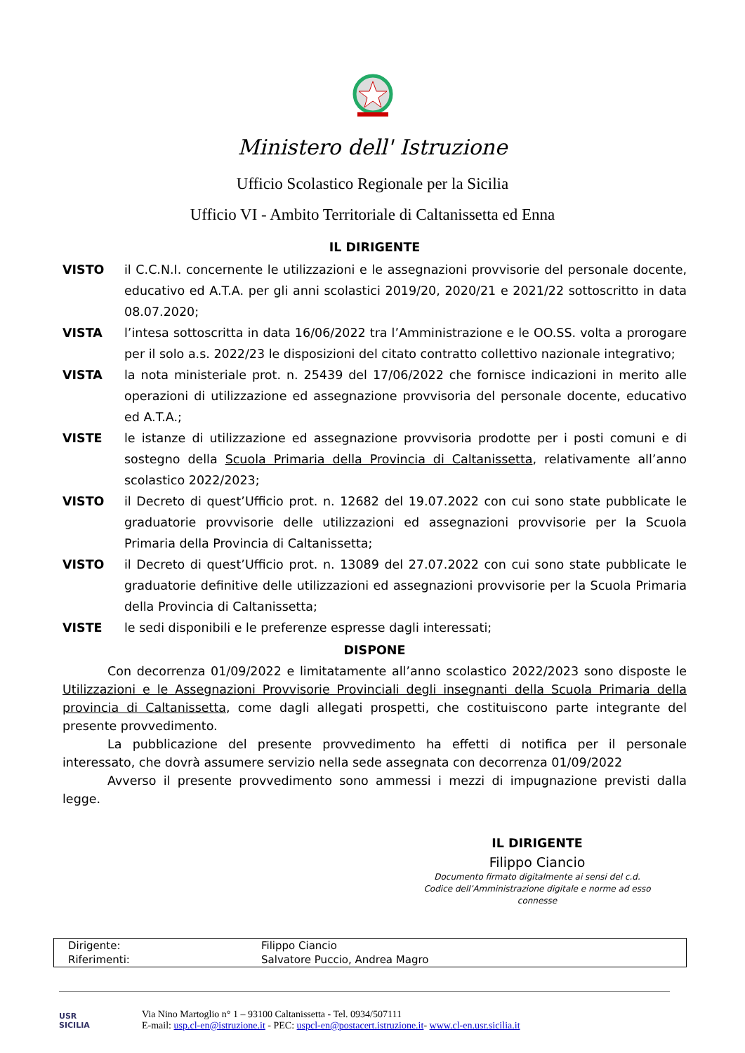Ministero dell' Istruzione
Ufficio Scolastico Regionale per la Sicilia
Ufficio VI - Ambito Territoriale di Caltanissetta ed Enna
IL DIRIGENTE
VISTO il C.C.N.I. concernente le utilizzazioni e le assegnazioni provvisorie del personale docente, educativo ed A.T.A. per gli anni scolastici 2019/20, 2020/21 e 2021/22 sottoscritto in data 08.07.2020;
VISTA l’intesa sottoscritta in data 16/06/2022 tra l’Amministrazione e le OO.SS. volta a prorogare per il solo a.s. 2022/23 le disposizioni del citato contratto collettivo nazionale integrativo;
VISTA la nota ministeriale prot. n. 25439 del 17/06/2022 che fornisce indicazioni in merito alle operazioni di utilizzazione ed assegnazione provvisoria del personale docente, educativo ed A.T.A.;
VISTE le istanze di utilizzazione ed assegnazione provvisoria prodotte per i posti comuni e di sostegno della Scuola Primaria della Provincia di Caltanissetta, relativamente all’anno scolastico 2022/2023;
VISTO il Decreto di quest’Ufficio prot. n. 12682 del 19.07.2022 con cui sono state pubblicate le graduatorie provvisorie delle utilizzazioni ed assegnazioni provvisorie per la Scuola Primaria della Provincia di Caltanissetta;
VISTO il Decreto di quest’Ufficio prot. n. 13089 del 27.07.2022 con cui sono state pubblicate le graduatorie definitive delle utilizzazioni ed assegnazioni provvisorie per la Scuola Primaria della Provincia di Caltanissetta;
VISTE le sedi disponibili e le preferenze espresse dagli interessati;
DISPONE
Con decorrenza 01/09/2022 e limitatamente all’anno scolastico 2022/2023 sono disposte le Utilizzazioni e le Assegnazioni Provvisorie Provinciali degli insegnanti della Scuola Primaria della provincia di Caltanissetta, come dagli allegati prospetti, che costituiscono parte integrante del presente provvedimento.
La pubblicazione del presente provvedimento ha effetti di notifica per il personale interessato, che dovrà assumere servizio nella sede assegnata con decorrenza 01/09/2022
Avverso il presente provvedimento sono ammessi i mezzi di impugnazione previsti dalla legge.
IL DIRIGENTE
Filippo Ciancio
Documento firmato digitalmente ai sensi del c.d. Codice dell’Amministrazione digitale e norme ad esso connesse
| Dirigente: | Filippo Ciancio |
| Riferimenti: | Salvatore Puccio, Andrea Magro |
USR
SICILIA
Via Nino Martoglio n° 1 – 93100 Caltanissetta - Tel. 0934/507111
E-mail: usp.cl-en@istruzione.it - PEC: uspcl-en@postacert.istruzione.it- www.cl-en.usr.sicilia.it